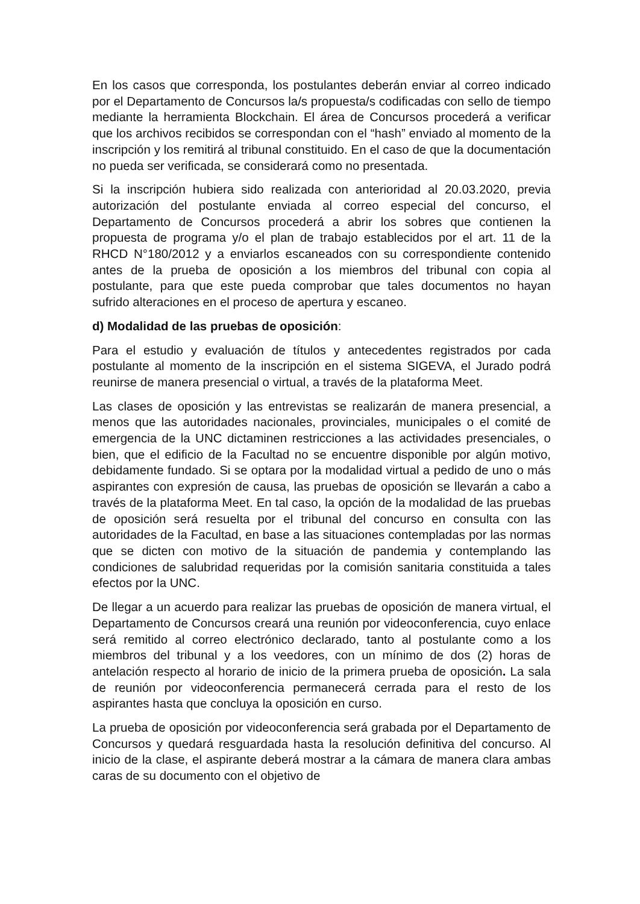En los casos que corresponda, los postulantes deberán enviar al correo indicado por el Departamento de Concursos la/s propuesta/s codificadas con sello de tiempo mediante la herramienta Blockchain. El área de Concursos procederá a verificar que los archivos recibidos se correspondan con el “hash” enviado al momento de la inscripción y los remitirá al tribunal constituido. En el caso de que la documentación no pueda ser verificada, se considerará como no presentada.
Si la inscripción hubiera sido realizada con anterioridad al 20.03.2020, previa autorización del postulante enviada al correo especial del concurso, el Departamento de Concursos procederá a abrir los sobres que contienen la propuesta de programa y/o el plan de trabajo establecidos por el art. 11 de la RHCD N°180/2012 y a enviarlos escaneados con su correspondiente contenido antes de la prueba de oposición a los miembros del tribunal con copia al postulante, para que este pueda comprobar que tales documentos no hayan sufrido alteraciones en el proceso de apertura y escaneo.
d) Modalidad de las pruebas de oposición:
Para el estudio y evaluación de títulos y antecedentes registrados por cada postulante al momento de la inscripción en el sistema SIGEVA, el Jurado podrá reunirse de manera presencial o virtual, a través de la plataforma Meet.
Las clases de oposición y las entrevistas se realizarán de manera presencial, a menos que las autoridades nacionales, provinciales, municipales o el comité de emergencia de la UNC dictaminen restricciones a las actividades presenciales, o bien, que el edificio de la Facultad no se encuentre disponible por algún motivo, debidamente fundado. Si se optara por la modalidad virtual a pedido de uno o más aspirantes con expresión de causa, las pruebas de oposición se llevarán a cabo a través de la plataforma Meet. En tal caso, la opción de la modalidad de las pruebas de oposición será resuelta por el tribunal del concurso en consulta con las autoridades de la Facultad, en base a las situaciones contempladas por las normas que se dicten con motivo de la situación de pandemia y contemplando las condiciones de salubridad requeridas por la comisión sanitaria constituida a tales efectos por la UNC.
De llegar a un acuerdo para realizar las pruebas de oposición de manera virtual, el Departamento de Concursos creará una reunión por videoconferencia, cuyo enlace será remitido al correo electrónico declarado, tanto al postulante como a los miembros del tribunal y a los veedores, con un mínimo de dos (2) horas de antelación respecto al horario de inicio de la primera prueba de oposición. La sala de reunión por videoconferencia permanecerá cerrada para el resto de los aspirantes hasta que concluya la oposición en curso.
La prueba de oposición por videoconferencia será grabada por el Departamento de Concursos y quedará resguardada hasta la resolución definitiva del concurso. Al inicio de la clase, el aspirante deberá mostrar a la cámara de manera clara ambas caras de su documento con el objetivo de